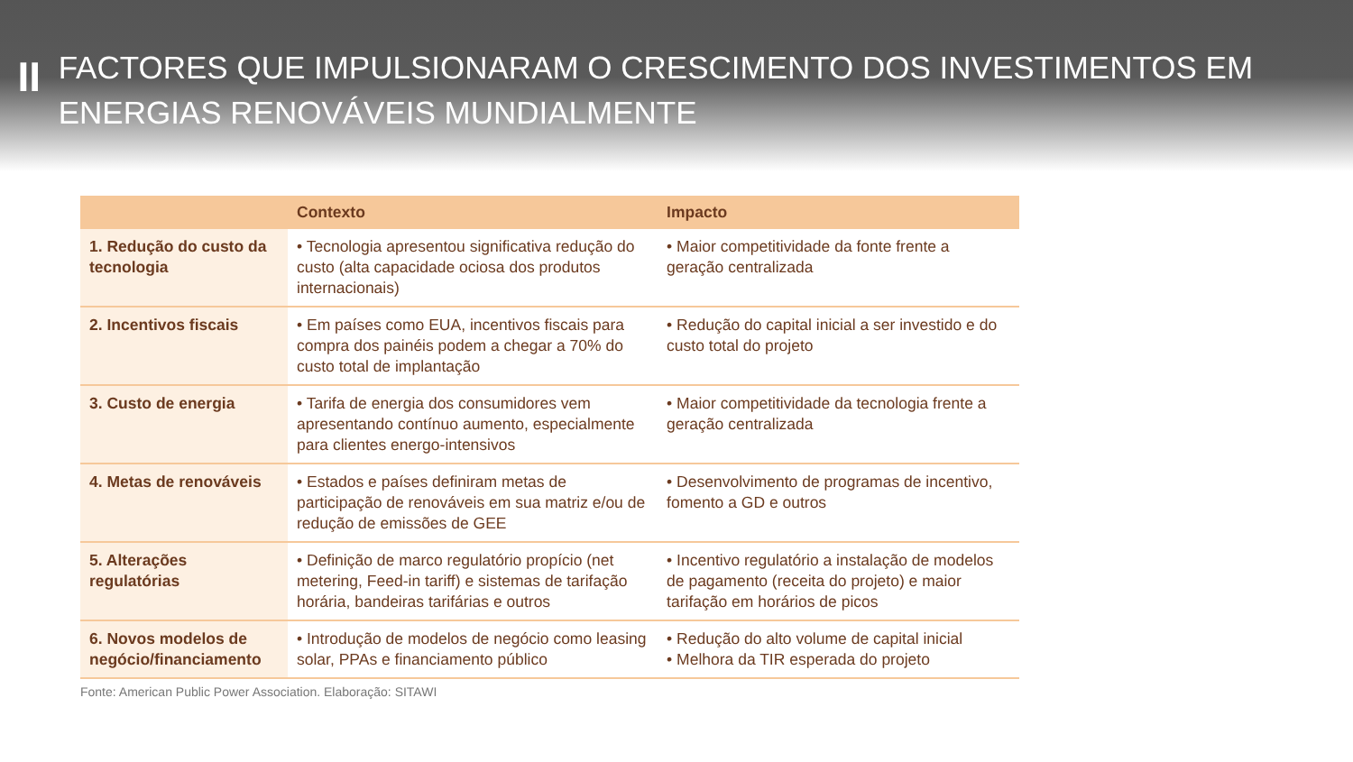II
FACTORES QUE IMPULSIONARAM O CRESCIMENTO DOS INVESTIMENTOS EM ENERGIAS RENOVÁVEIS MUNDIALMENTE
| | Contexto | Impacto |
| --- | --- | --- |
| 1. Redução do custo da tecnologia | • Tecnologia apresentou significativa redução do custo (alta capacidade ociosa dos produtos internacionais) | • Maior competitividade da fonte frente a geração centralizada |
| 2. Incentivos fiscais | • Em países como EUA, incentivos fiscais para compra dos painéis podem a chegar a 70% do custo total de implantação | • Redução do capital inicial a ser investido e do custo total do projeto |
| 3. Custo de energia | • Tarifa de energia dos consumidores vem apresentando contínuo aumento, especialmente para clientes energo-intensivos | • Maior competitividade da tecnologia frente a geração centralizada |
| 4. Metas de renováveis | • Estados e países definiram metas de participação de renováveis em sua matriz e/ou de redução de emissões de GEE | • Desenvolvimento de programas de incentivo, fomento a GD e outros |
| 5. Alterações regulatórias | • Definição de marco regulatório propício (net metering, Feed-in tariff) e sistemas de tarifação horária, bandeiras tarifárias e outros | • Incentivo regulatório a instalação de modelos de pagamento (receita do projeto) e maior tarifação em horários de picos |
| 6. Novos modelos de negócio/financiamento | • Introdução de modelos de negócio como leasing solar, PPAs e financiamento público | • Redução do alto volume de capital inicial • Melhora da TIR esperada do projeto |
Fonte: American Public Power Association. Elaboração: SITAWI